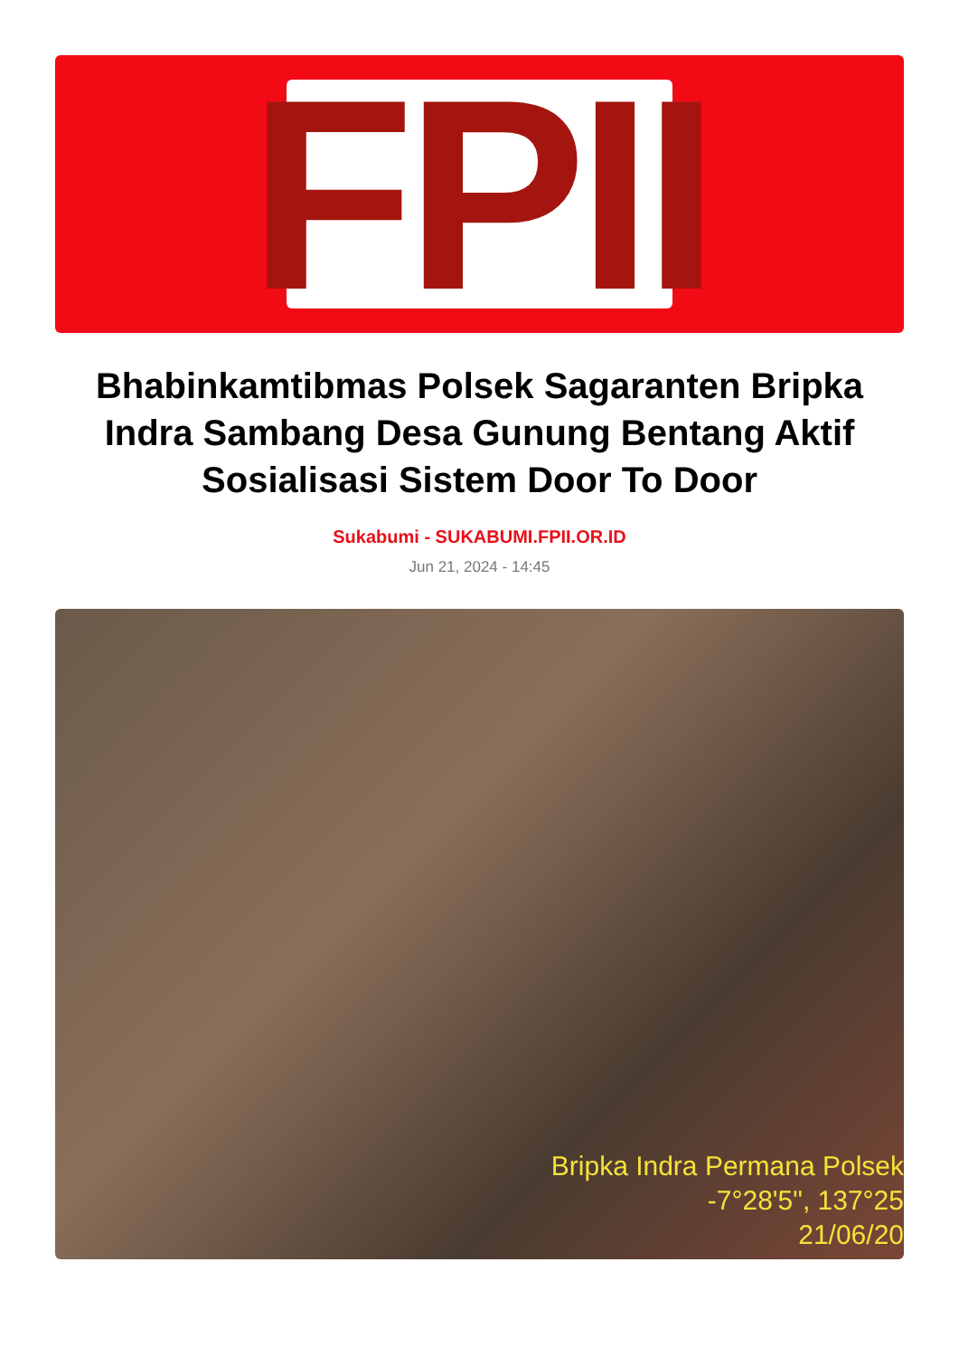FPII
Bhabinkamtibmas Polsek Sagaranten Bripka Indra Sambang Desa Gunung Bentang Aktif Sosialisasi Sistem Door To Door
Sukabumi - SUKABUMI.FPII.OR.ID
Jun 21, 2024 - 14:45
Bripka Indra Permana Polsek
-7°28'5", 137°25
21/06/20